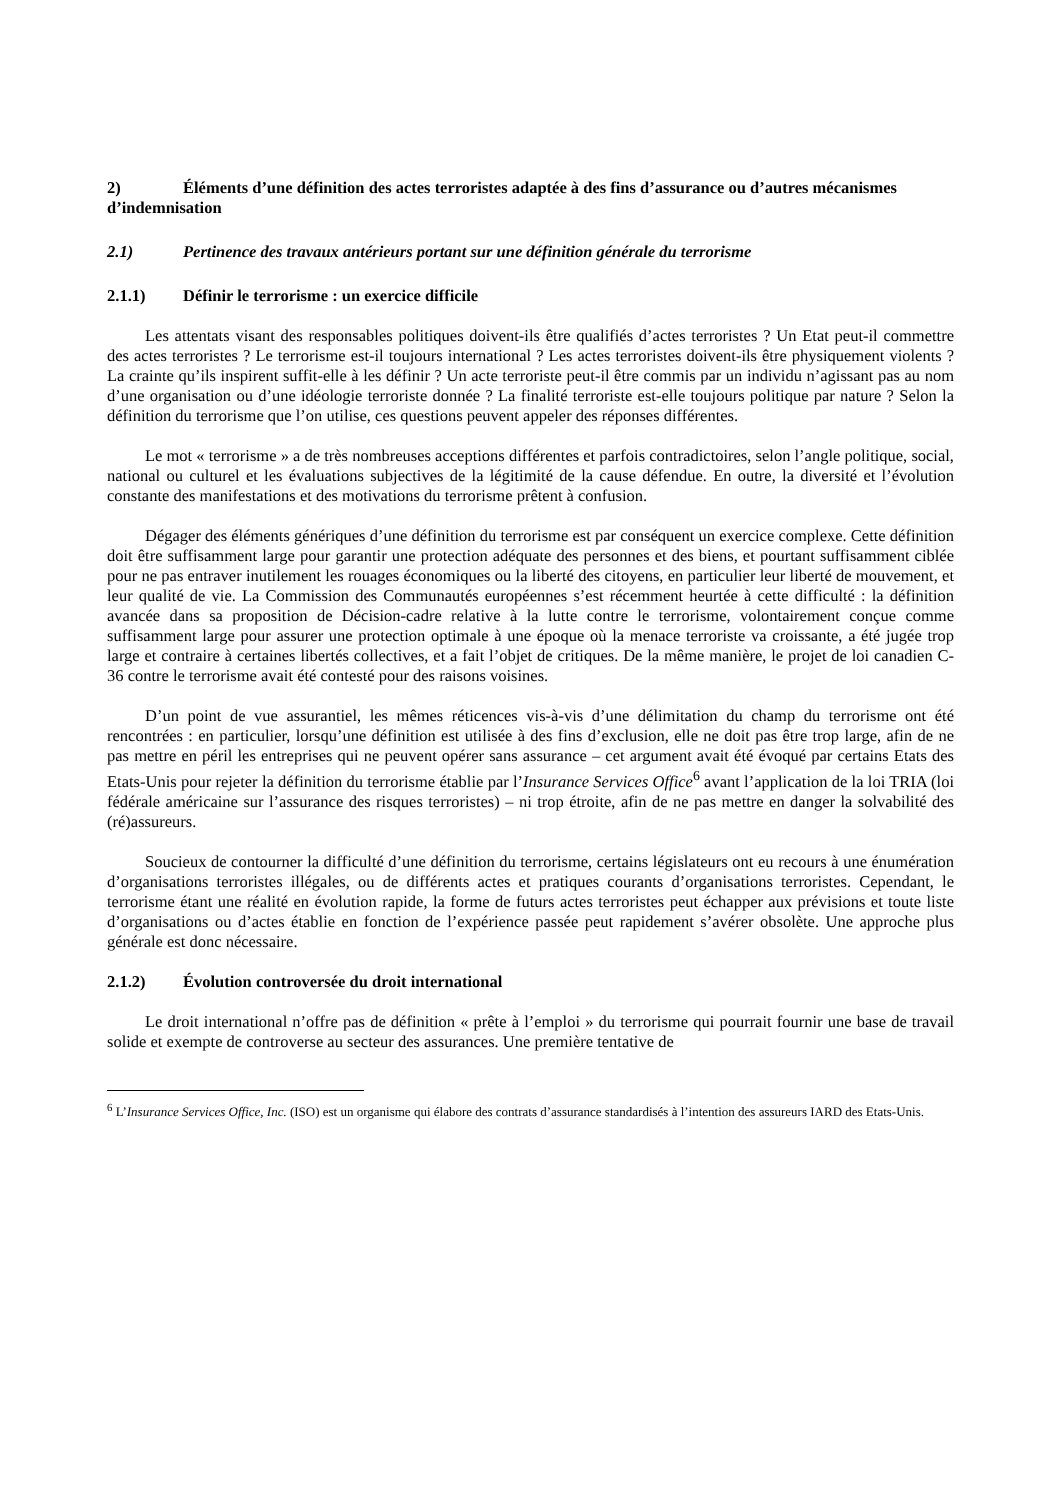2) Éléments d’une définition des actes terroristes adaptée à des fins d’assurance ou d’autres mécanismes d’indemnisation
2.1) Pertinence des travaux antérieurs portant sur une définition générale du terrorisme
2.1.1) Définir le terrorisme : un exercice difficile
Les attentats visant des responsables politiques doivent-ils être qualifiés d’actes terroristes ? Un Etat peut-il commettre des actes terroristes ? Le terrorisme est-il toujours international ? Les actes terroristes doivent-ils être physiquement violents ? La crainte qu’ils inspirent suffit-elle à les définir ? Un acte terroriste peut-il être commis par un individu n’agissant pas au nom d’une organisation ou d’une idéologie terroriste donnée ? La finalité terroriste est-elle toujours politique par nature ? Selon la définition du terrorisme que l’on utilise, ces questions peuvent appeler des réponses différentes.
Le mot « terrorisme » a de très nombreuses acceptions différentes et parfois contradictoires, selon l’angle politique, social, national ou culturel et les évaluations subjectives de la légitimité de la cause défendue. En outre, la diversité et l’évolution constante des manifestations et des motivations du terrorisme prêtent à confusion.
Dégager des éléments génériques d’une définition du terrorisme est par conséquent un exercice complexe. Cette définition doit être suffisamment large pour garantir une protection adéquate des personnes et des biens, et pourtant suffisamment ciblée pour ne pas entraver inutilement les rouages économiques ou la liberté des citoyens, en particulier leur liberté de mouvement, et leur qualité de vie. La Commission des Communautés européennes s’est récemment heurtée à cette difficulté : la définition avancée dans sa proposition de Décision-cadre relative à la lutte contre le terrorisme, volontairement conçue comme suffisamment large pour assurer une protection optimale à une époque où la menace terroriste va croissante, a été jugée trop large et contraire à certaines libertés collectives, et a fait l’objet de critiques. De la même manière, le projet de loi canadien C-36 contre le terrorisme avait été contesté pour des raisons voisines.
D’un point de vue assurantiel, les mêmes réticences vis-à-vis d’une délimitation du champ du terrorisme ont été rencontrées : en particulier, lorsqu’une définition est utilisée à des fins d’exclusion, elle ne doit pas être trop large, afin de ne pas mettre en péril les entreprises qui ne peuvent opérer sans assurance – cet argument avait été évoqué par certains Etats des Etats-Unis pour rejeter la définition du terrorisme établie par l’Insurance Services Office<sup>6</sup> avant l’application de la loi TRIA (loi fédérale américaine sur l’assurance des risques terroristes) – ni trop étroite, afin de ne pas mettre en danger la solvabilité des (ré)assureurs.
Soucieux de contourner la difficulté d’une définition du terrorisme, certains législateurs ont eu recours à une énumération d’organisations terroristes illégales, ou de différents actes et pratiques courants d’organisations terroristes. Cependant, le terrorisme étant une réalité en évolution rapide, la forme de futurs actes terroristes peut échapper aux prévisions et toute liste d’organisations ou d’actes établie en fonction de l’expérience passée peut rapidement s’avérer obsolète. Une approche plus générale est donc nécessaire.
2.1.2) Évolution controversée du droit international
Le droit international n’offre pas de définition « prête à l’emploi » du terrorisme qui pourrait fournir une base de travail solide et exempte de controverse au secteur des assurances. Une première tentative de
<sup>6</sup> L’Insurance Services Office, Inc. (ISO) est un organisme qui élabore des contrats d’assurance standardisés à l’intention des assureurs IARD des Etats-Unis.